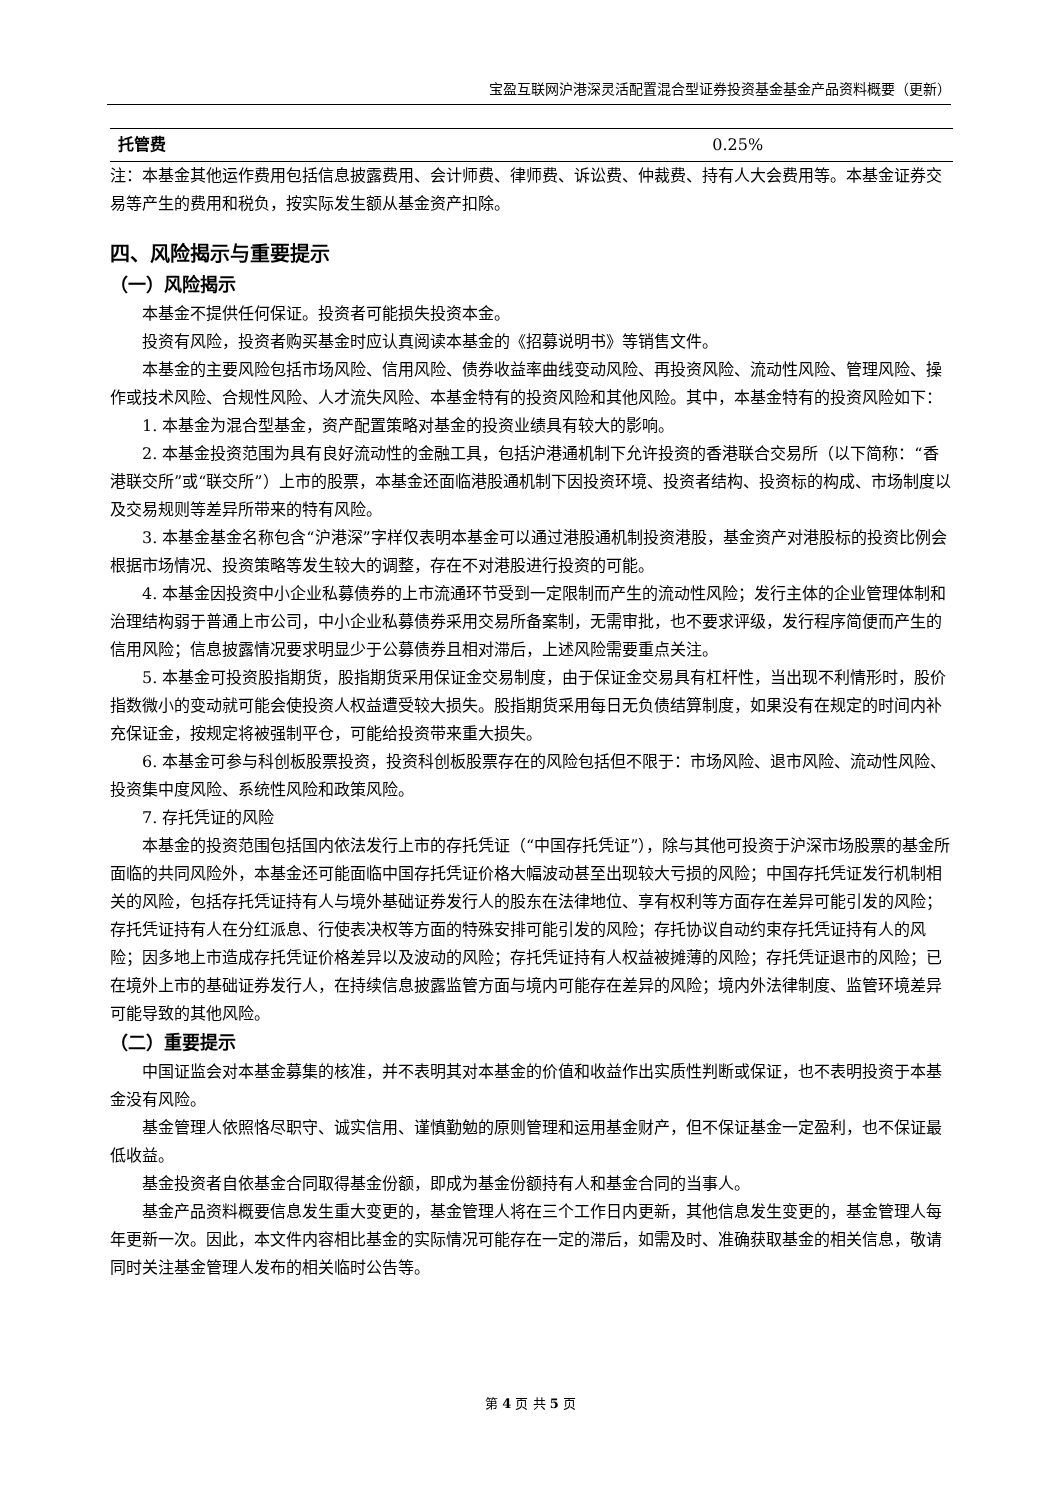宝盈互联网沪港深灵活配置混合型证券投资基金基金产品资料概要（更新）
| 托管费 | 0.25% |
注：本基金其他运作费用包括信息披露费用、会计师费、律师费、诉讼费、仲裁费、持有人大会费用等。本基金证券交易等产生的费用和税负，按实际发生额从基金资产扣除。
四、风险揭示与重要提示
（一）风险揭示
本基金不提供任何保证。投资者可能损失投资本金。
投资有风险，投资者购买基金时应认真阅读本基金的《招募说明书》等销售文件。
本基金的主要风险包括市场风险、信用风险、债券收益率曲线变动风险、再投资风险、流动性风险、管理风险、操作或技术风险、合规性风险、人才流失风险、本基金特有的投资风险和其他风险。其中，本基金特有的投资风险如下：
1. 本基金为混合型基金，资产配置策略对基金的投资业绩具有较大的影响。
2. 本基金投资范围为具有良好流动性的金融工具，包括沪港通机制下允许投资的香港联合交易所（以下简称：“香港联交所”或“联交所”）上市的股票，本基金还面临港股通机制下因投资环境、投资者结构、投资标的构成、市场制度以及交易规则等差异所带来的特有风险。
3. 本基金基金名称包含“沪港深”字样仅表明本基金可以通过港股通机制投资港股，基金资产对港股标的投资比例会根据市场情况、投资策略等发生较大的调整，存在不对港股进行投资的可能。
4. 本基金因投资中小企业私募债券的上市流通环节受到一定限制而产生的流动性风险；发行主体的企业管理体制和治理结构弱于普通上市公司，中小企业私募债券采用交易所备案制，无需审批，也不要求评级，发行程序简便而产生的信用风险；信息披露情况要求明显少于公募债券且相对滞后，上述风险需要重点关注。
5. 本基金可投资股指期货，股指期货采用保证金交易制度，由于保证金交易具有杠杆性，当出现不利情形时，股价指数微小的变动就可能会使投资人权益遭受较大损失。股指期货采用每日无负债结算制度，如果没有在规定的时间内补充保证金，按规定将被强制平仓，可能给投资带来重大损失。
6. 本基金可参与科创板股票投资，投资科创板股票存在的风险包括但不限于：市场风险、退市风险、流动性风险、投资集中度风险、系统性风险和政策风险。
7. 存托凭证的风险
本基金的投资范围包括国内依法发行上市的存托凭证（“中国存托凭证”），除与其他可投资于沪深市场股票的基金所面临的共同风险外，本基金还可能面临中国存托凭证价格大幅波动甚至出现较大亏损的风险；中国存托凭证发行机制相关的风险，包括存托凭证持有人与境外基础证券发行人的股东在法律地位、享有权利等方面存在差异可能引发的风险；存托凭证持有人在分红派息、行使表决权等方面的特殊安排可能引发的风险；存托协议自动约束存托凭证持有人的风险；因多地上市造成存托凭证价格差异以及波动的风险；存托凭证持有人权益被摊薄的风险；存托凭证退市的风险；已在境外上市的基础证券发行人，在持续信息披露监管方面与境内可能存在差异的风险；境内外法律制度、监管环境差异可能导致的其他风险。
（二）重要提示
中国证监会对本基金募集的核准，并不表明其对本基金的价值和收益作出实质性判断或保证，也不表明投资于本基金没有风险。
基金管理人依照恪尽职守、诚实信用、谨慎勤勉的原则管理和运用基金财产，但不保证基金一定盈利，也不保证最低收益。
基金投资者自依基金合同取得基金份额，即成为基金份额持有人和基金合同的当事人。
基金产品资料概要信息发生重大变更的，基金管理人将在三个工作日内更新，其他信息发生变更的，基金管理人每年更新一次。因此，本文件内容相比基金的实际情况可能存在一定的滞后，如需及时、准确获取基金的相关信息，敬请同时关注基金管理人发布的相关临时公告等。
第 4 页 共 5 页